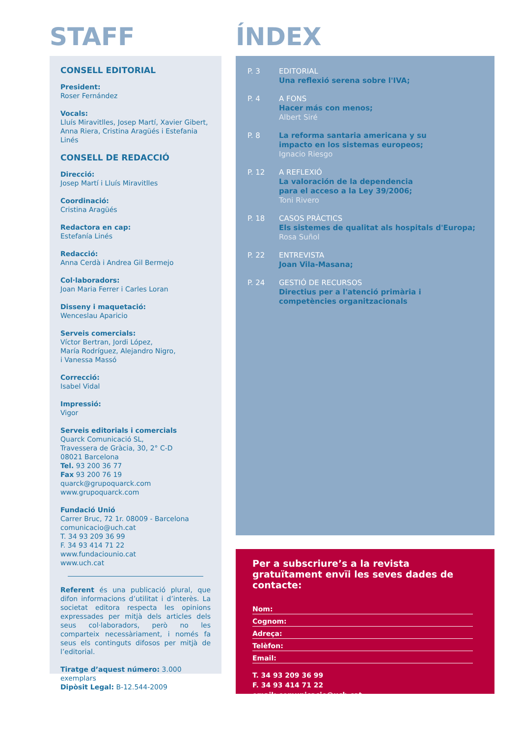STAFF
CONSELL EDITORIAL
President:
Roser Fernández
Vocals:
Lluís Miravitlles, Josep Martí, Xavier Gibert, Anna Riera, Cristina Aragüés i Estefania Linés
CONSELL DE REDACCIÓ
Direcció:
Josep Martí i Lluís Miravitlles
Coordinació:
Cristina Aragüés
Redactora en cap:
Estefanía Linés
Redacció:
Anna Cerdà i Andrea Gil Bermejo
Col·laboradors:
Joan Maria Ferrer i Carles Loran
Disseny i maquetació:
Wenceslau Aparicio
Serveis comercials:
Víctor Bertran, Jordi López,
María Rodríguez, Alejandro Nigro,
i Vanessa Massó
Correcció:
Isabel Vidal
Impressió:
Vigor
Serveis editorials i comercials
Quarck Comunicació SL,
Travessera de Gràcia, 30, 2° C-D
08021 Barcelona
Tel. 93 200 36 77
Fax 93 200 76 19
quarck@grupoquarck.com
www.grupoquarck.com
Fundació Unió
Carrer Bruc, 72 1r. 08009 - Barcelona
comunicacio@uch.cat
T. 34 93 209 36 99
F. 34 93 414 71 22
www.fundaciounio.cat
www.uch.cat
Referent és una publicació plural, que difon informacions d’utilitat i d’interès. La societat editora respecta les opinions expressades per mitjà dels articles dels seus col·laboradors, però no les comparteix necessàriament, i només fa seus els continguts difosos per mitjà de l’editorial.
Tiratge d’aquest número: 3.000 exemplars
Dipòsit Legal: B-12.544-2009
ÍNDEX
P. 3 EDITORIAL
Una reflexió serena sobre l'IVA;
P. 4 A FONS
Hacer más con menos;
Albert Siré
P. 8 La reforma santaria americana y su
impacto en los sistemas europeos;
Ignacio Riesgo
P. 12 A REFLEXIÓ
La valoración de la dependencia
para el acceso a la Ley 39/2006;
Toni Rivero
P. 18 CASOS PRÀCTICS
Els sistemes de qualitat als hospitals d'Europa;
Rosa Suñol
P. 22 ENTREVISTA
Joan Vila-Masana;
P. 24 GESTIÓ DE RECURSOS
Directius per a l'atenció primària i
competències organitzacionals
Per a subscriure’s a la revista gratuïtament envïi les seves dades de contacte:
Nom:
Cognom:
Adreça:
Telèfon:
Email:
T. 34 93 209 36 99
F. 34 93 414 71 22
email: comunicacio@uch.cat